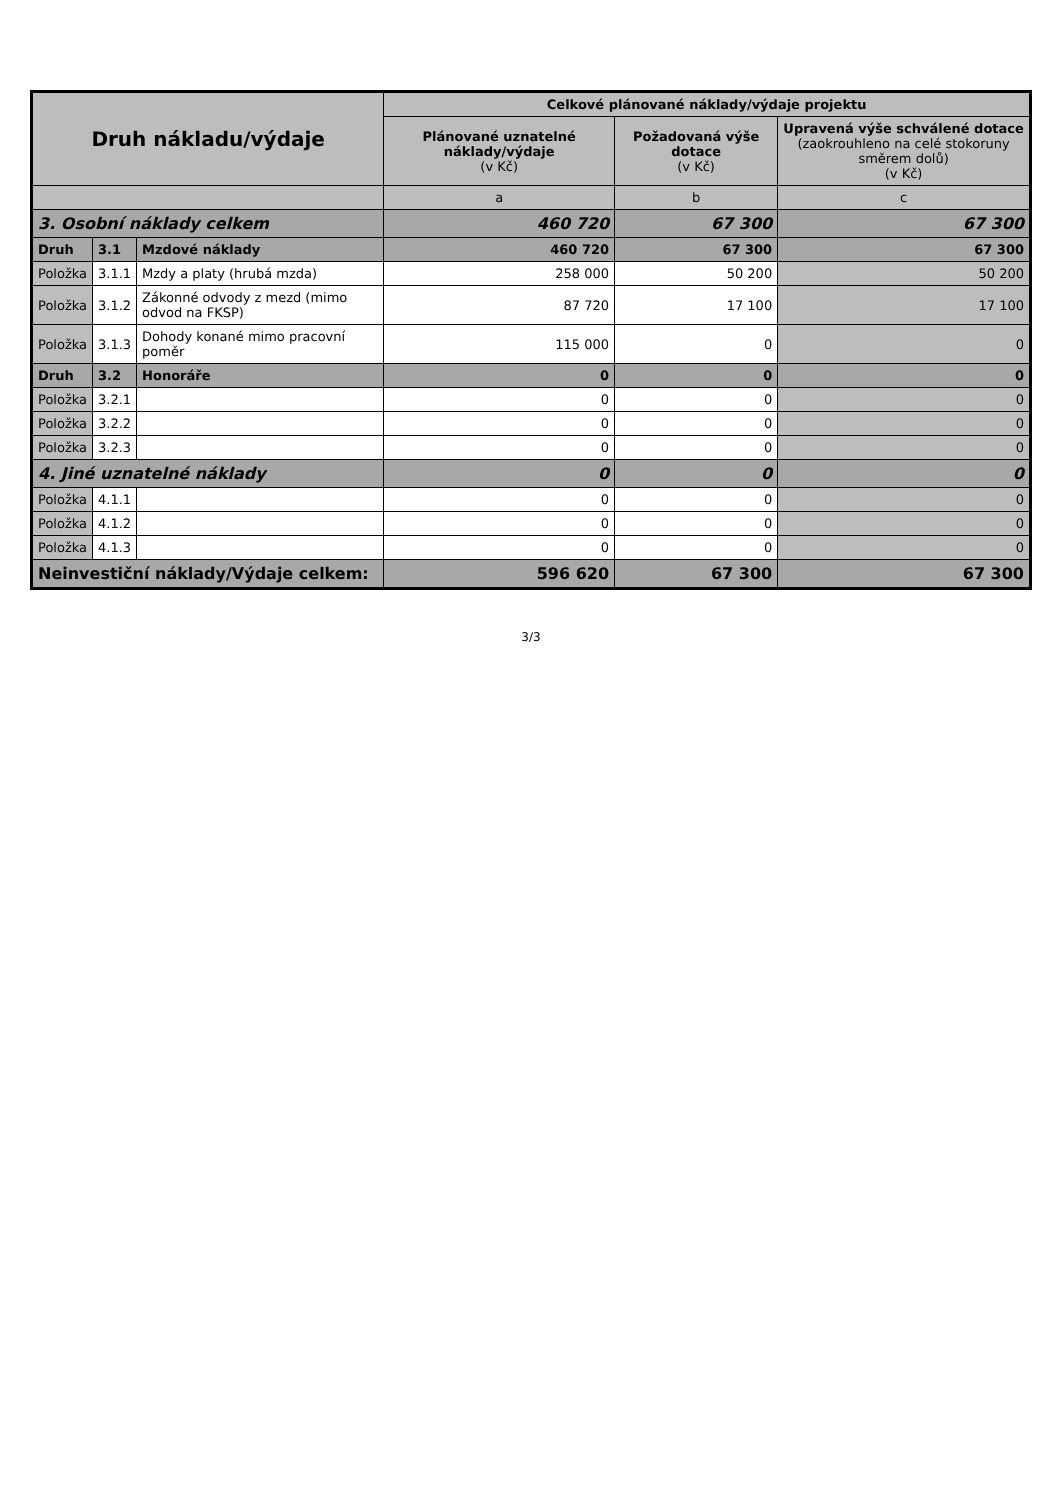| Druh nákladu/výdaje | | | Celkové plánované náklady/výdaje projektu | | |
| --- | --- | --- | --- | --- | --- |
| | | | Plánované uznatelné náklady/výdaje (v Kč) | Požadovaná výše dotace (v Kč) | Upravená výše schválené dotace (zaokrouhleno na celé stokoruny směrem dolů) (v Kč) |
| | | | a | b | c |
| 3. Osobní náklady celkem | | | 460 720 | 67 300 | 67 300 |
| Druh | 3.1 | Mzdové náklady | 460 720 | 67 300 | 67 300 |
| Položka | 3.1.1 | Mzdy a platy (hrubá mzda) | 258 000 | 50 200 | 50 200 |
| Položka | 3.1.2 | Zákonné odvody z mezd (mimo odvod na FKSP) | 87 720 | 17 100 | 17 100 |
| Položka | 3.1.3 | Dohody konané mimo pracovní poměr | 115 000 | 0 | 0 |
| Druh | 3.2 | Honoráře | 0 | 0 | 0 |
| Položka | 3.2.1 | | 0 | 0 | 0 |
| Položka | 3.2.2 | | 0 | 0 | 0 |
| Položka | 3.2.3 | | 0 | 0 | 0 |
| 4. Jiné uznatelné náklady | | | 0 | 0 | 0 |
| Položka | 4.1.1 | | 0 | 0 | 0 |
| Položka | 4.1.2 | | 0 | 0 | 0 |
| Položka | 4.1.3 | | 0 | 0 | 0 |
| Neinvestiční náklady/Výdaje celkem: | | | 596 620 | 67 300 | 67 300 |
3/3